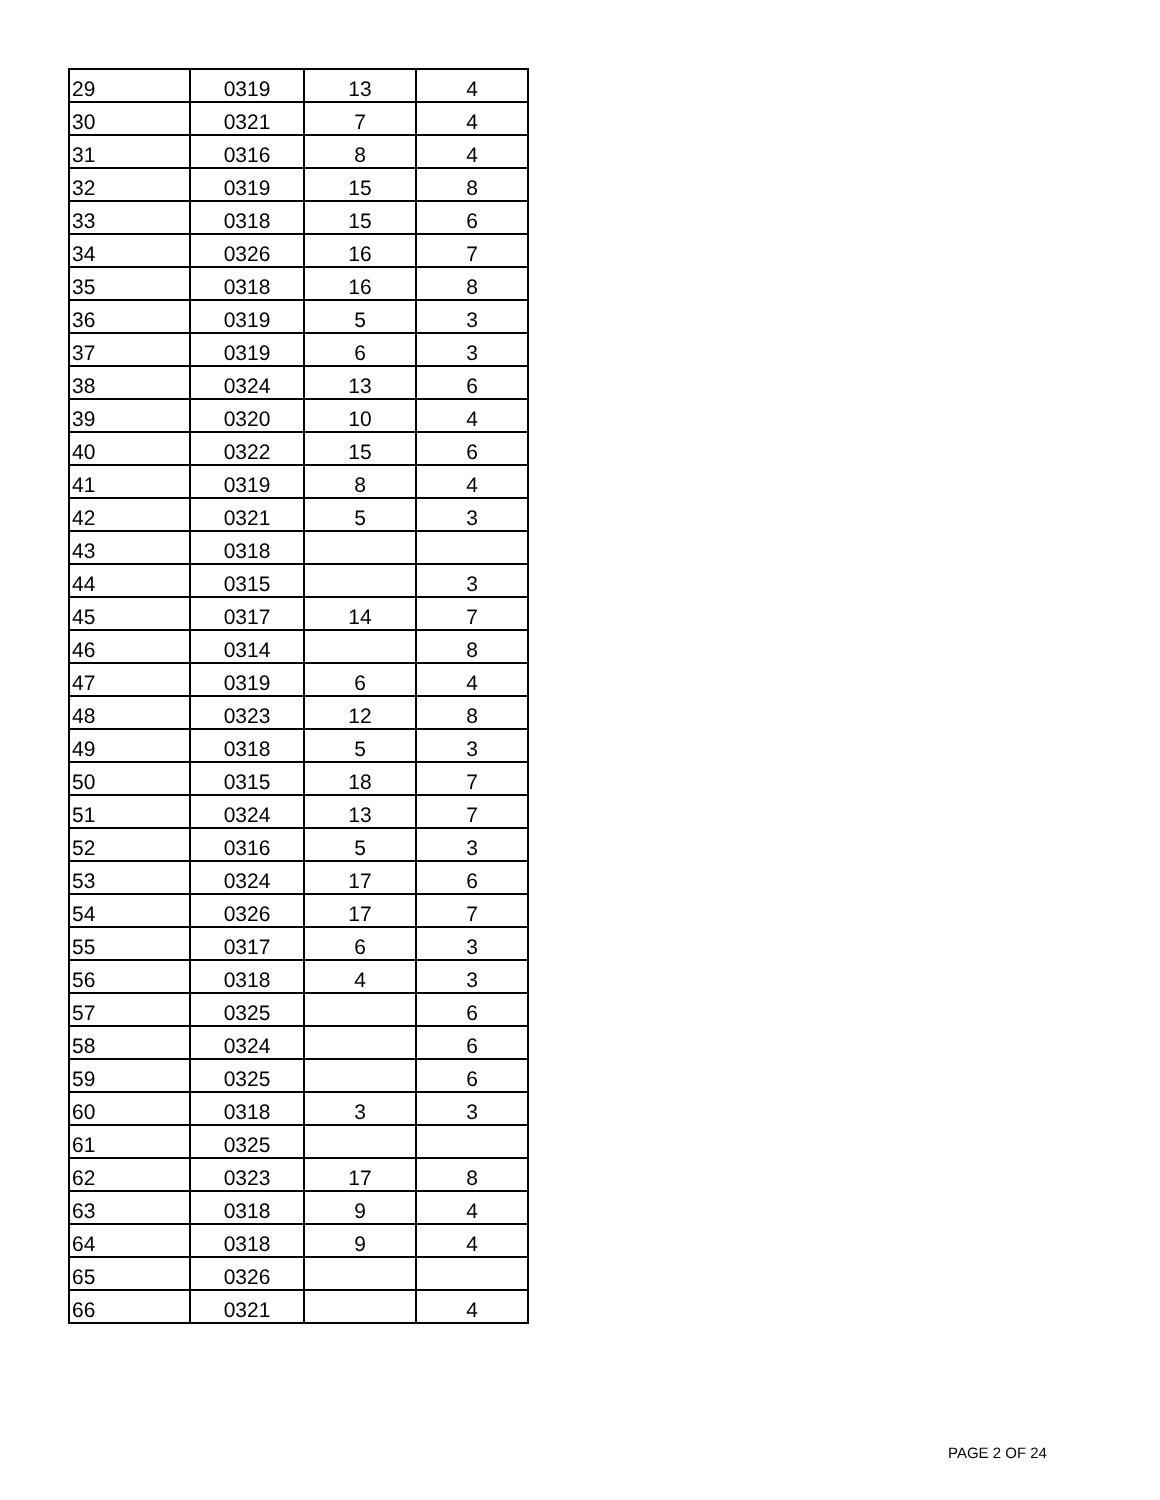| 29 | 0319 | 13 | 4 |
| 30 | 0321 | 7 | 4 |
| 31 | 0316 | 8 | 4 |
| 32 | 0319 | 15 | 8 |
| 33 | 0318 | 15 | 6 |
| 34 | 0326 | 16 | 7 |
| 35 | 0318 | 16 | 8 |
| 36 | 0319 | 5 | 3 |
| 37 | 0319 | 6 | 3 |
| 38 | 0324 | 13 | 6 |
| 39 | 0320 | 10 | 4 |
| 40 | 0322 | 15 | 6 |
| 41 | 0319 | 8 | 4 |
| 42 | 0321 | 5 | 3 |
| 43 | 0318 | | |
| 44 | 0315 | | 3 |
| 45 | 0317 | 14 | 7 |
| 46 | 0314 | | 8 |
| 47 | 0319 | 6 | 4 |
| 48 | 0323 | 12 | 8 |
| 49 | 0318 | 5 | 3 |
| 50 | 0315 | 18 | 7 |
| 51 | 0324 | 13 | 7 |
| 52 | 0316 | 5 | 3 |
| 53 | 0324 | 17 | 6 |
| 54 | 0326 | 17 | 7 |
| 55 | 0317 | 6 | 3 |
| 56 | 0318 | 4 | 3 |
| 57 | 0325 | | 6 |
| 58 | 0324 | | 6 |
| 59 | 0325 | | 6 |
| 60 | 0318 | 3 | 3 |
| 61 | 0325 | | |
| 62 | 0323 | 17 | 8 |
| 63 | 0318 | 9 | 4 |
| 64 | 0318 | 9 | 4 |
| 65 | 0326 | | |
| 66 | 0321 | | 4 |
PAGE 2 OF 24